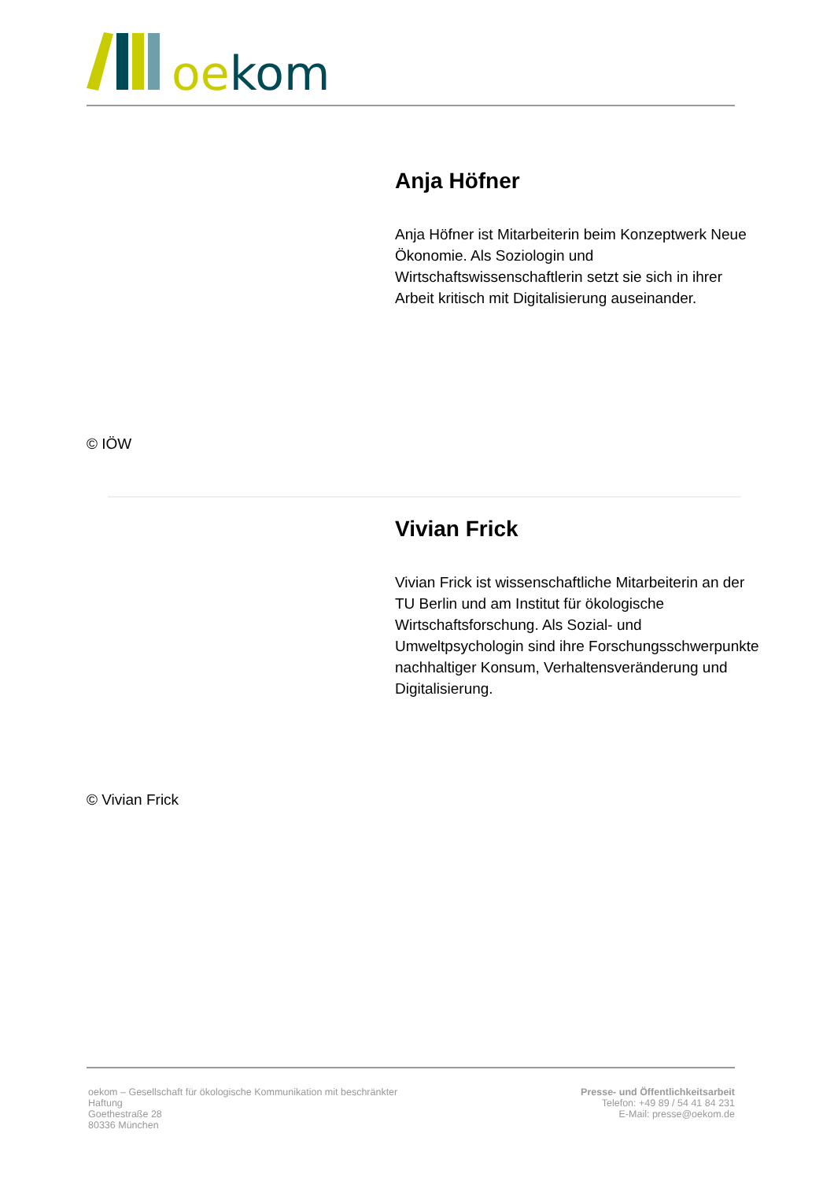oekom
© IÖW
Anja Höfner
Anja Höfner ist Mitarbeiterin beim Konzeptwerk Neue Ökonomie. Als Soziologin und Wirtschaftswissenschaftlerin setzt sie sich in ihrer Arbeit kritisch mit Digitalisierung auseinander.
© Vivian Frick
Vivian Frick
Vivian Frick ist wissenschaftliche Mitarbeiterin an der TU Berlin und am Institut für ökologische Wirtschaftsforschung. Als Sozial- und Umweltpsychologin sind ihre Forschungsschwerpunkte nachhaltiger Konsum, Verhaltensveränderung und Digitalisierung.
oekom – Gesellschaft für ökologische Kommunikation mit beschränkter
Haftung
Goethestraße 28
80336 München
Presse- und Öffentlichkeitsarbeit
Telefon: +49 89 / 54 41 84 231
E-Mail: presse@oekom.de